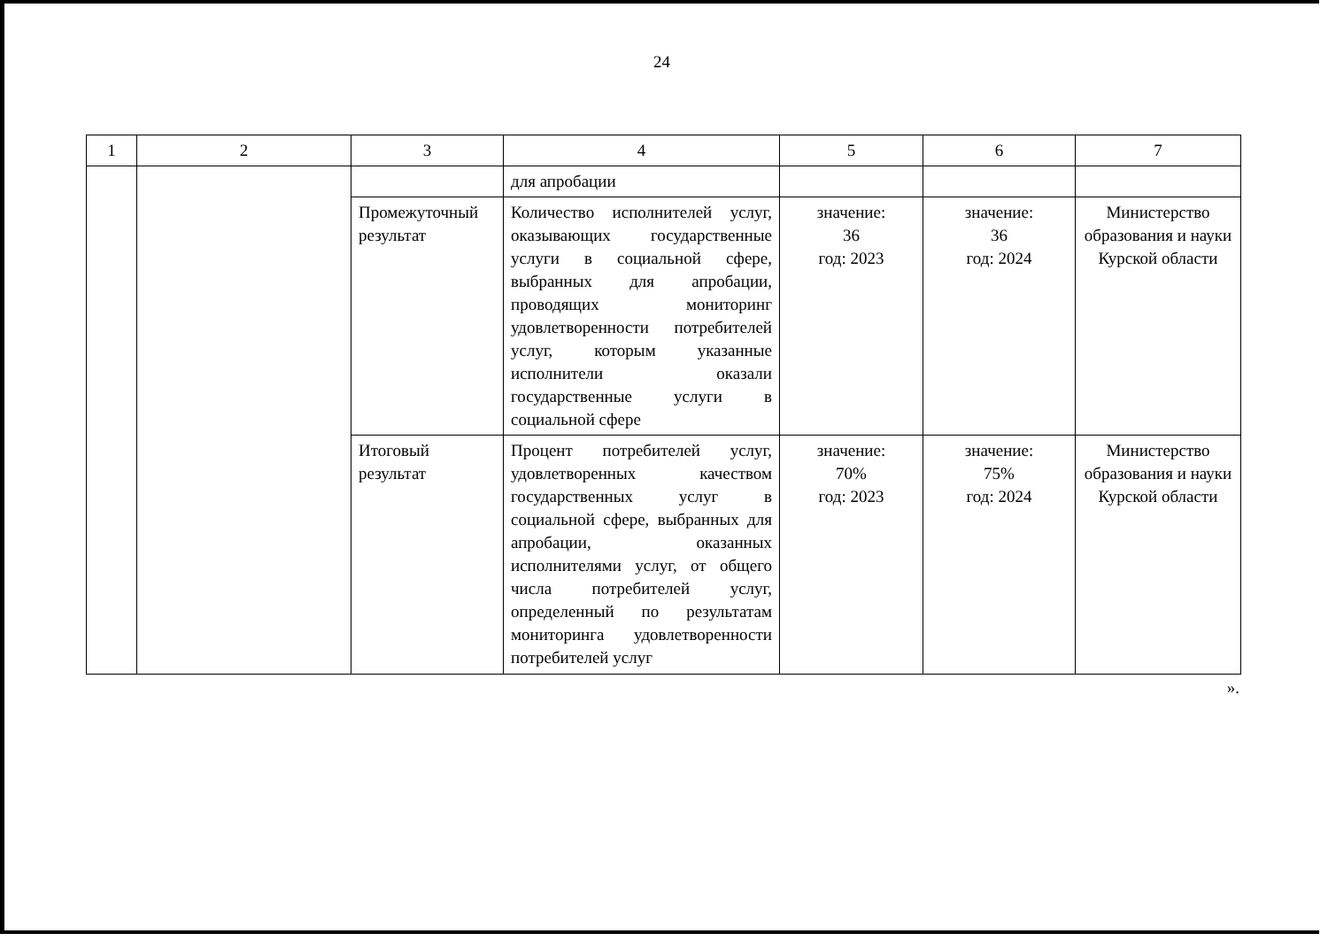24
| 1 | 2 | 3 | 4 | 5 | 6 | 7 |
| | | | для апробации | | | |
| | | Промежуточный результат | Количество исполнителей услуг, оказывающих государственные услуги в социальной сфере, выбранных для апробации, проводящих мониторинг удовлетворенности потребителей услуг, которым указанные исполнители оказали государственные услуги в социальной сфере | значение: 36 год: 2023 | значение: 36 год: 2024 | Министерство образования и науки Курской области |
| | | Итоговый результат | Процент потребителей услуг, удовлетворенных качеством государственных услуг в социальной сфере, выбранных для апробации, оказанных исполнителями услуг, от общего числа потребителей услуг, определенный по результатам мониторинга удовлетворенности потребителей услуг | значение: 70% год: 2023 | значение: 75% год: 2024 | Министерство образования и науки Курской области |
».